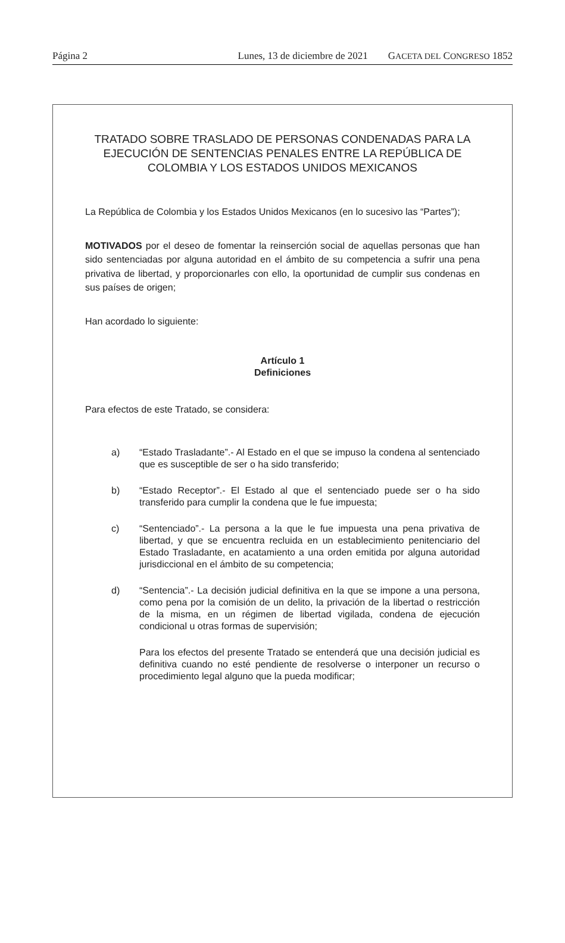Página 2 Lunes, 13 de diciembre de 2021 GACETA DEL CONGRESO 1852
TRATADO SOBRE TRASLADO DE PERSONAS CONDENADAS PARA LA EJECUCIÓN DE SENTENCIAS PENALES ENTRE LA REPÚBLICA DE COLOMBIA Y LOS ESTADOS UNIDOS MEXICANOS
La República de Colombia y los Estados Unidos Mexicanos (en lo sucesivo las “Partes”);
MOTIVADOS por el deseo de fomentar la reinserción social de aquellas personas que han sido sentenciadas por alguna autoridad en el ámbito de su competencia a sufrir una pena privativa de libertad, y proporcionarles con ello, la oportunidad de cumplir sus condenas en sus países de origen;
Han acordado lo siguiente:
Artículo 1
Definiciones
Para efectos de este Tratado, se considera:
a) “Estado Trasladante”.- Al Estado en el que se impuso la condena al sentenciado que es susceptible de ser o ha sido transferido;
b) “Estado Receptor”.- El Estado al que el sentenciado puede ser o ha sido transferido para cumplir la condena que le fue impuesta;
c) “Sentenciado”.- La persona a la que le fue impuesta una pena privativa de libertad, y que se encuentra recluida en un establecimiento penitenciario del Estado Trasladante, en acatamiento a una orden emitida por alguna autoridad jurisdiccional en el ámbito de su competencia;
d) “Sentencia”.- La decisión judicial definitiva en la que se impone a una persona, como pena por la comisión de un delito, la privación de la libertad o restricción de la misma, en un régimen de libertad vigilada, condena de ejecución condicional u otras formas de supervisión;
Para los efectos del presente Tratado se entenderá que una decisión judicial es definitiva cuando no esté pendiente de resolverse o interponer un recurso o procedimiento legal alguno que la pueda modificar;